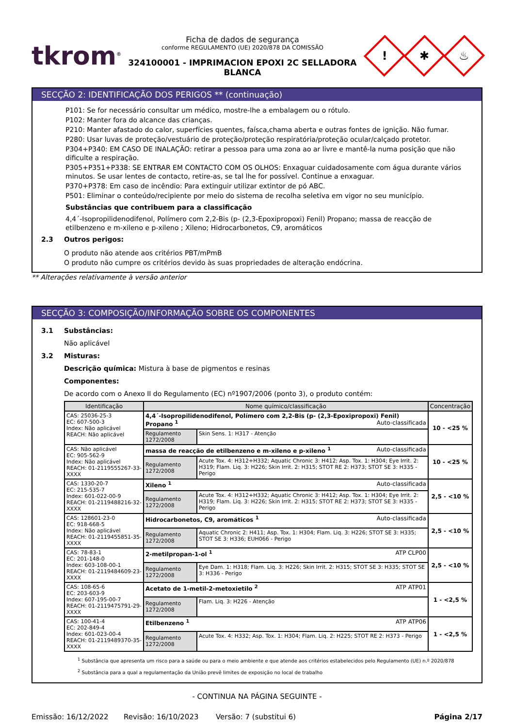tkrom<sup>®</sup>
Ficha de dados de segurança
conforme REGULAMENTO (UE) 2020/878 DA COMISSÃO
324100001 - IMPRIMACION EPOXI 2C SELLADORA BLANCA
!
✱
♨
SECÇÃO 2: IDENTIFICAÇÃO DOS PERIGOS ** (continuação)
P101: Se for necessário consultar um médico, mostre-lhe a embalagem ou o rótulo.
P102: Manter fora do alcance das crianças.
P210: Manter afastado do calor, superfícies quentes, faísca,chama aberta e outras fontes de ignição. Não fumar.
P280: Usar luvas de proteção/vestuário de proteção/proteção respiratória/proteção ocular/calçado protetor.
P304+P340: EM CASO DE INALAÇÃO: retirar a pessoa para uma zona ao ar livre e mantê-la numa posição que não dificulte a respiração.
P305+P351+P338: SE ENTRAR EM CONTACTO COM OS OLHOS: Enxaguar cuidadosamente com água durante vários minutos. Se usar lentes de contacto, retire-as, se tal lhe for possível. Continue a enxaguar.
P370+P378: Em caso de incêndio: Para extinguir utilizar extintor de pó ABC.
P501: Eliminar o conteúdo/recipiente por meio do sistema de recolha seletiva em vigor no seu município.
Substâncias que contribuem para a classificação
4,4´-Isopropilidenodifenol, Polímero com 2,2-Bis (p- (2,3-Epoxipropoxi) Fenil) Propano; massa de reacção de etilbenzeno e m-xileno e p-xileno ; Xileno; Hidrocarbonetos, C9, aromáticos
2.3 Outros perigos:
O produto não atende aos critérios PBT/mPmB
O produto não cumpre os critérios devido às suas propriedades de alteração endócrina.
** Alterações relativamente à versão anterior
SECÇÃO 3: COMPOSIÇÃO/INFORMAÇÃO SOBRE OS COMPONENTES
3.1 Substâncias:
Não aplicável
3.2 Misturas:
Descrição química: Mistura à base de pigmentos e resinas
Componentes:
De acordo com o Anexo II do Regulamento (EC) nº1907/2006 (ponto 3), o produto contém:
| Identificação | Nome químico/classificação | | Concentração |
| --- | --- | --- | --- |
| CAS: 25036-25-3 EC: 607-500-3 Index: Não aplicável REACH: Não aplicável | 4,4´-Isopropilidenodifenol, Polímero com 2,2-Bis (p- (2,3-Epoxipropoxi) Fenil) Propano <sup>1</sup> Auto-classificada | | 10 - <25 % |
| | Regulamento 1272/2008 | Skin Sens. 1: H317 - Atenção | |
| CAS: Não aplicável EC: 905-562-9 Index: Não aplicável REACH: 01-2119555267-33-XXXX | massa de reacção de etilbenzeno e m-xileno e p-xileno <sup>1</sup> Auto-classificada | | 10 - <25 % |
| | Regulamento 1272/2008 | Acute Tox. 4: H312+H332; Aquatic Chronic 3: H412; Asp. Tox. 1: H304; Eye Irrit. 2: H319; Flam. Liq. 3: H226; Skin Irrit. 2: H315; STOT RE 2: H373; STOT SE 3: H335 - Perigo | |
| CAS: 1330-20-7 EC: 215-535-7 Index: 601-022-00-9 REACH: 01-2119488216-32-XXXX | Xileno <sup>1</sup> Auto-classificada | | 2,5 - <10 % |
| | Regulamento 1272/2008 | Acute Tox. 4: H312+H332; Aquatic Chronic 3: H412; Asp. Tox. 1: H304; Eye Irrit. 2: H319; Flam. Liq. 3: H226; Skin Irrit. 2: H315; STOT RE 2: H373; STOT SE 3: H335 - Perigo | |
| CAS: 128601-23-0 EC: 918-668-5 Index: Não aplicável REACH: 01-2119455851-35-XXXX | Hidrocarbonetos, C9, aromáticos <sup>1</sup> Auto-classificada | | 2,5 - <10 % |
| | Regulamento 1272/2008 | Aquatic Chronic 2: H411; Asp. Tox. 1: H304; Flam. Liq. 3: H226; STOT SE 3: H335; STOT SE 3: H336; EUH066 - Perigo | |
| CAS: 78-83-1 EC: 201-148-0 Index: 603-108-00-1 REACH: 01-2119484609-23-XXXX | 2-metilpropan-1-ol <sup>1</sup> ATP CLP00 | | 2,5 - <10 % |
| | Regulamento 1272/2008 | Eye Dam. 1: H318; Flam. Liq. 3: H226; Skin Irrit. 2: H315; STOT SE 3: H335; STOT SE 3: H336 - Perigo | |
| CAS: 108-65-6 EC: 203-603-9 Index: 607-195-00-7 REACH: 01-2119475791-29-XXXX | Acetato de 1-metil-2-metoxietilo <sup>2</sup> ATP ATP01 | | 1 - <2,5 % |
| | Regulamento 1272/2008 | Flam. Liq. 3: H226 - Atenção | |
| CAS: 100-41-4 EC: 202-849-4 Index: 601-023-00-4 REACH: 01-2119489370-35-XXXX | Etilbenzeno <sup>1</sup> ATP ATP06 | | 1 - <2,5 % |
| | Regulamento 1272/2008 | Acute Tox. 4: H332; Asp. Tox. 1: H304; Flam. Liq. 2: H225; STOT RE 2: H373 - Perigo | |
<sup>1</sup> Substância que apresenta um risco para a saúde ou para o meio ambiente e que atende aos critérios estabelecidos pelo Regulamento (UE) n.º 2020/878
<sup>2</sup> Substância para a qual a regulamentação da União prevê limites de exposição no local de trabalho
- CONTINUA NA PÁGINA SEGUINTE -
Emissão: 16/12/2022 Revisão: 16/10/2023 Versão: 7 (substitui 6) Página 2/17